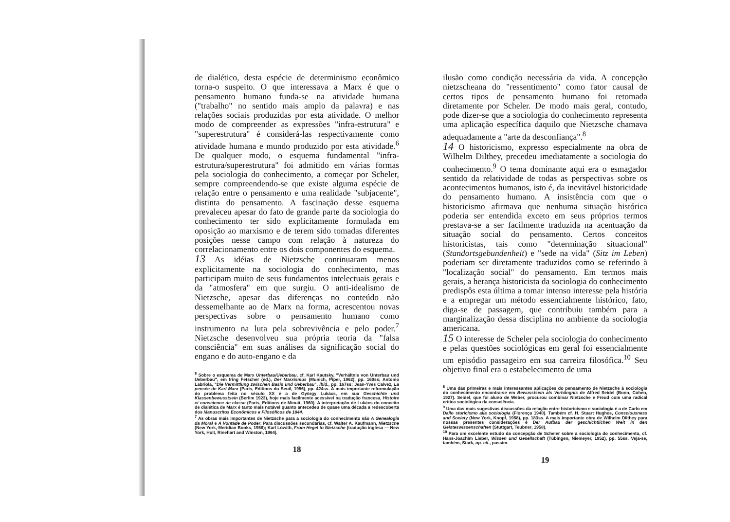de dialético, desta espécie de determinismo econômico torna-o suspeito. O que interessava a Marx é que o pensamento humano funda-se na atividade humana ("trabalho" no sentido mais amplo da palavra) e nas relações sociais produzidas por esta atividade. O melhor modo de compreender as expressões "infra-estrutura" e "superestrutura" é considerá-las respectivamente como atividade humana e mundo produzido por esta atividade.<sup>6</sup> De qualquer modo, o esquema fundamental "infra-estrutura/superestrutura" foi admitido em várias formas pela sociologia do conhecimento, a começar por Scheler, sempre compreendendo-se que existe alguma espécie de relação entre o pensamento e uma realidade "subjacente", distinta do pensamento. A fascinação desse esquema prevaleceu apesar do fato de grande parte da sociologia do conhecimento ter sido explicitamente formulada em oposição ao marxismo e de terem sido tomadas diferentes posições nesse campo com relação à natureza do correlacionamento entre os dois componentes do esquema.
13 As idéias de Nietzsche continuaram menos explicitamente na sociologia do conhecimento, mas participam muito de seus fundamentos intelectuais gerais e da "atmosfera" em que surgiu. O anti-idealismo de Nietzsche, apesar das diferenças no conteúdo não dessemelhante ao de Marx na forma, acrescentou novas perspectivas sobre o pensamento humano como instrumento na luta pela sobrevivência e pelo poder.<sup>7</sup> Nietzsche desenvolveu sua própria teoria da "falsa consciência" em suas análises da significação social do engano e do auto-engano e da
<sup>6</sup> Sobre o esquema de Marx Unterbau/Ueberbau, cf. Karl Kautsky, "Verhältnis von Unterbau und Ueberbau", em Iring Fetscher (ed.), Der Marxismus (Munich, Piper, 1962), pp. 160ss; Antonio Labriola, "Die Vermittlung zwischen Basis und Ueberbau", ibid., pp. 167ss; Jean-Yves Calvez, La pensée de Karl Marx (Paris, Editions du Seuil, 1956), pp. 424ss. A mais importante reformulação do problema feita no século XX é a de György Lukács, em sua Geschichte und Klassenbewusstsein (Berlim 1923), hoje mais facilmente acessível na tradução francesa, Histoire et conscience de classe (Paris, Editions de Minuit, 1960). A interpretação de Lukács do conceito de dialética de Marx é tanto mais notável quanto antecedeu de quase uma década a redescoberta dos Manuscritos Econômicos e Filosóficos de 1844.
<sup>7</sup> As obras mais importantes de Nietzsche para a sociologia do conhecimento são A Genealogia da Moral e A Vontade de Poder. Para discussões secundárias, cf. Walter A. Kaufmann, Nietzsche (New York, Meridian Books, 1956); Karl Löwith, From Hegel to Nietzsche (tradução inglesa — New York, Holt, Rinehart and Winston, 1964).
18
ilusão como condição necessária da vida. A concepção nietzscheana do "ressentimento" como fator causal de certos tipos de pensamento humano foi retomada diretamente por Scheler. De modo mais geral, contudo, pode dizer-se que a sociologia do conhecimento representa uma aplicação específica daquilo que Nietzsche chamava adequadamente a "arte da desconfiança".<sup>8</sup>
14 O historicismo, expresso especialmente na obra de Wilhelm Dilthey, precedeu imediatamente a sociologia do conhecimento.<sup>9</sup> O tema dominante aqui era o esmagador sentido da relatividade de todas as perspectivas sobre os acontecimentos humanos, isto é, da inevitável historicidade do pensamento humano. A insistência com que o historicismo afirmava que nenhuma situação histórica poderia ser entendida exceto em seus próprios termos prestava-se a ser facilmente traduzida na acentuação da situação social do pensamento. Certos conceitos historicistas, tais como "determinação situacional" (Standortsgebundenheit) e "sede na vida" (Sitz im Leben) poderiam ser diretamente traduzidos como se referindo à "localização social" do pensamento. Em termos mais gerais, a herança historicista da sociologia do conhecimento predispôs esta última a tomar intenso interesse pela história e a empregar um método essencialmente histórico, fato, diga-se de passagem, que contribuiu também para a marginalização dessa disciplina no ambiente da sociologia americana.
15 O interesse de Scheler pela sociologia do conhecimento e pelas questões sociológicas em geral foi essencialmente um episódio passageiro em sua carreira filosófica.<sup>10</sup> Seu objetivo final era o estabelecimento de uma
<sup>8</sup> Uma das primeiras e mais interessantes aplicações do pensamento de Nietzsche à sociologia do conhecimento encontra-se em Bewusstsein als Verhängnis de Alfred Seidel (Bonn, Cohen, 1927). Seidel, que foi aluno de Weber, procurou combinar Nietzsche e Freud com uma radical crítica sociológica da consciência.
<sup>9</sup> Uma das mais sugestivas discussões da relação entre historicismo e sociologia é a de Carlo em Dallo storicismo alla sociologia (Florença 1940). Também cf. H. Stuart Hughes, Consciousness and Society (New York, Knopf, 1958), pp. 183ss. A mais importante obra de Wilhelm Dilthey para nossas presentes considerações é Der Aufbau der geschichtlichen Welt in den Geisteswissenschaften (Stuttgart, Teubner, 1958).
<sup>10</sup> Para um excelente estudo da concepção de Scheler sobre a sociologia do conhecimento, cf. Hans-Joachim Lieber, Wissen und Gesellschaft (Tübingen, Niemeyer, 1952), pp. 55ss. Veja-se, também, Stark, op. cit., passim.
19